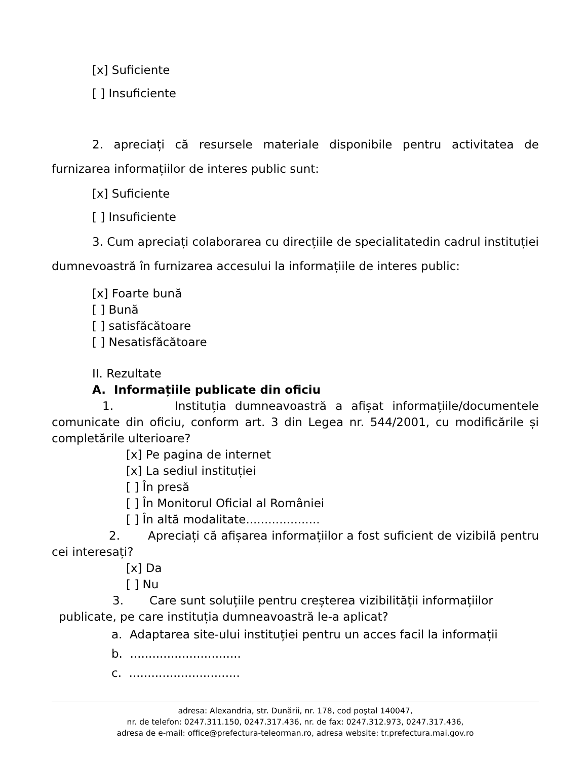[x] Suficiente
[ ] Insuficiente
2. apreciați că resursele materiale disponibile pentru activitatea de furnizarea informațiilor de interes public sunt:
[x] Suficiente
[ ] Insuficiente
3. Cum apreciați colaborarea cu direcțiile de specialitatedin cadrul instituției dumnevoastră în furnizarea accesului la informațiile de interes public:
[x] Foarte bună
[ ] Bună
[ ] satisfăcătoare
[ ] Nesatisfăcătoare
II. Rezultate
A. Informațiile publicate din oficiu
1. Instituția dumneavoastră a afișat informațiile/documentele comunicate din oficiu, conform art. 3 din Legea nr. 544/2001, cu modificările și completările ulterioare?
[x] Pe pagina de internet
[x] La sediul instituției
[ ] În presă
[ ] În Monitorul Oficial al României
[ ] În altă modalitate....................
2. Apreciați că afișarea informațiilor a fost suficient de vizibilă pentru cei interesați?
[x] Da
[ ] Nu
3. Care sunt soluțiile pentru creșterea vizibilității informațiilor
publicate, pe care instituția dumneavoastră le-a aplicat?
a. Adaptarea site-ului instituției pentru un acces facil la informații
b. ..............................
c. ..............................
adresa: Alexandria, str. Dunării, nr. 178, cod poştal 140047,
nr. de telefon: 0247.311.150, 0247.317.436, nr. de fax: 0247.312.973, 0247.317.436,
adresa de e-mail: office@prefectura-teleorman.ro, adresa website: tr.prefectura.mai.gov.ro